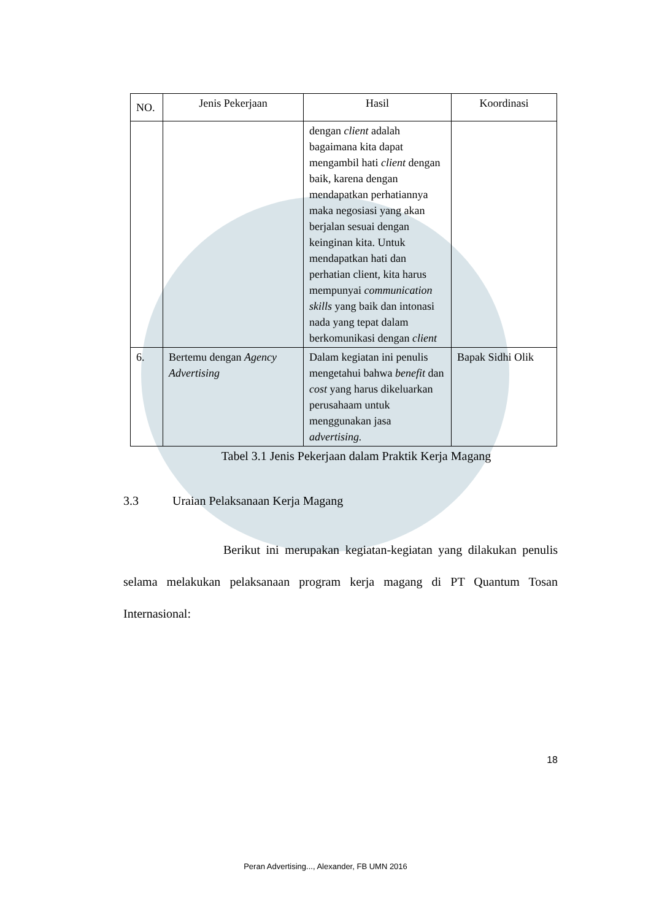| NO. | Jenis Pekerjaan | Hasil | Koordinasi |
| --- | --- | --- | --- |
| | | dengan client adalah bagaimana kita dapat mengambil hati client dengan baik, karena dengan mendapatkan perhatiannya maka negosiasi yang akan berjalan sesuai dengan keinginan kita. Untuk mendapatkan hati dan perhatian client, kita harus mempunyai communication skills yang baik dan intonasi nada yang tepat dalam berkomunikasi dengan client | |
| 6. | Bertemu dengan Agency Advertising | Dalam kegiatan ini penulis mengetahui bahwa benefit dan cost yang harus dikeluarkan perusahaam untuk menggunakan jasa advertising. | Bapak Sidhi Olik |
Tabel 3.1 Jenis Pekerjaan dalam Praktik Kerja Magang
3.3 Uraian Pelaksanaan Kerja Magang
Berikut ini merupakan kegiatan-kegiatan yang dilakukan penulis selama melakukan pelaksanaan program kerja magang di PT Quantum Tosan Internasional:
18
Peran Advertising..., Alexander, FB UMN 2016